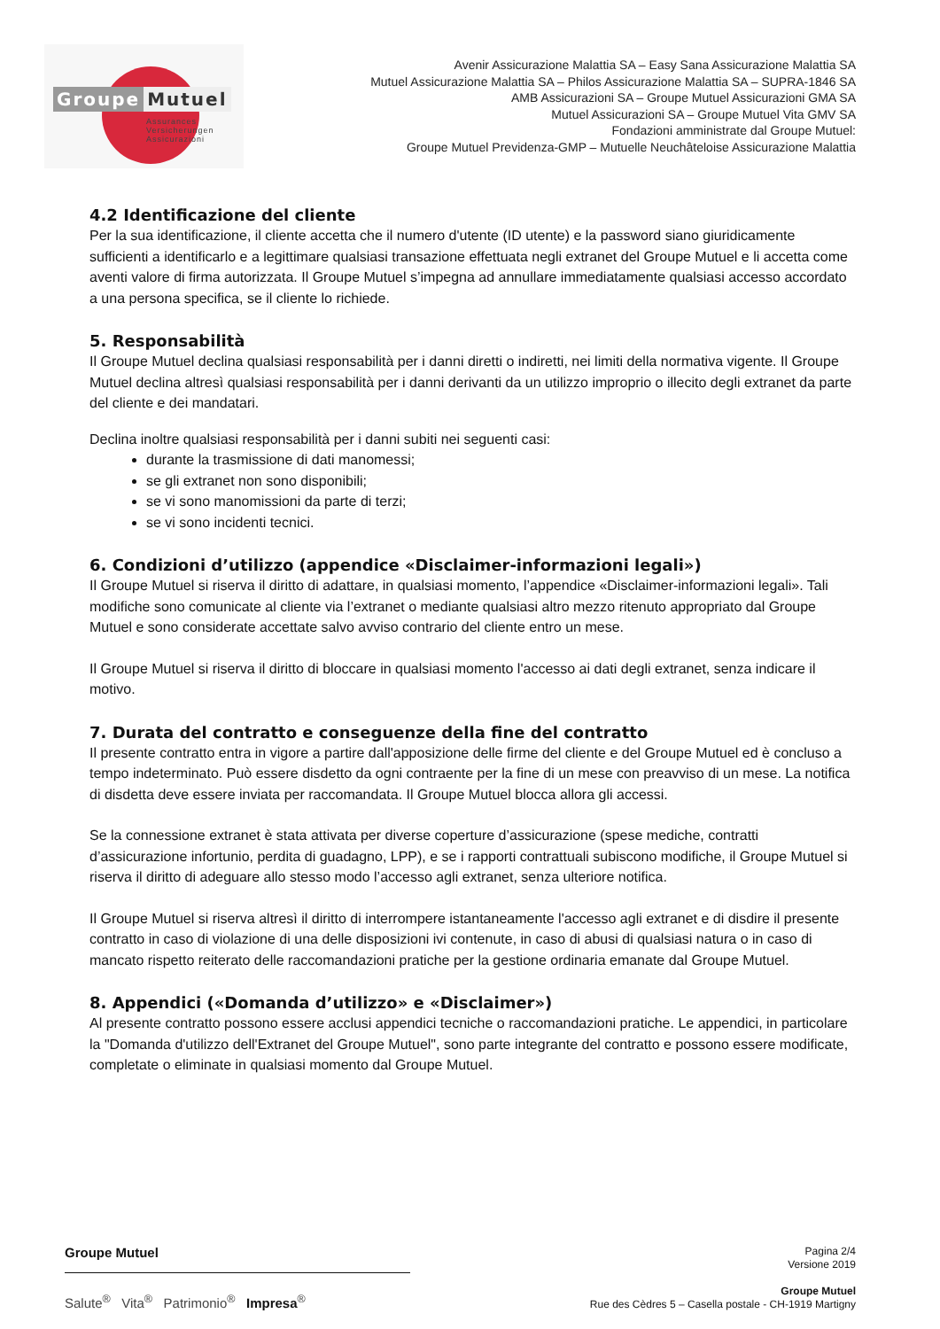Groupe Mutuel
Assurances
Versicherungen
Assicurazioni
Avenir Assicurazione Malattia SA – Easy Sana Assicurazione Malattia SA
Mutuel Assicurazione Malattia SA – Philos Assicurazione Malattia SA – SUPRA-1846 SA
AMB Assicurazioni SA – Groupe Mutuel Assicurazioni GMA SA
Mutuel Assicurazioni SA – Groupe Mutuel Vita GMV SA
Fondazioni amministrate dal Groupe Mutuel:
Groupe Mutuel Previdenza-GMP – Mutuelle Neuchâteloise Assicurazione Malattia
4.2 Identificazione del cliente
Per la sua identificazione, il cliente accetta che il numero d'utente (ID utente) e la password siano giuridicamente sufficienti a identificarlo e a legittimare qualsiasi transazione effettuata negli extranet del Groupe Mutuel e li accetta come aventi valore di firma autorizzata. Il Groupe Mutuel s’impegna ad annullare immediatamente qualsiasi accesso accordato a una persona specifica, se il cliente lo richiede.
5. Responsabilità
Il Groupe Mutuel declina qualsiasi responsabilità per i danni diretti o indiretti, nei limiti della normativa vigente. Il Groupe Mutuel declina altresì qualsiasi responsabilità per i danni derivanti da un utilizzo improprio o illecito degli extranet da parte del cliente e dei mandatari.
Declina inoltre qualsiasi responsabilità per i danni subiti nei seguenti casi:
durante la trasmissione di dati manomessi;
se gli extranet non sono disponibili;
se vi sono manomissioni da parte di terzi;
se vi sono incidenti tecnici.
6. Condizioni d’utilizzo (appendice «Disclaimer-informazioni legali»)
Il Groupe Mutuel si riserva il diritto di adattare, in qualsiasi momento, l’appendice «Disclaimer-informazioni legali». Tali modifiche sono comunicate al cliente via l’extranet o mediante qualsiasi altro mezzo ritenuto appropriato dal Groupe Mutuel e sono considerate accettate salvo avviso contrario del cliente entro un mese.
Il Groupe Mutuel si riserva il diritto di bloccare in qualsiasi momento l'accesso ai dati degli extranet, senza indicare il motivo.
7. Durata del contratto e conseguenze della fine del contratto
Il presente contratto entra in vigore a partire dall'apposizione delle firme del cliente e del Groupe Mutuel ed è concluso a tempo indeterminato. Può essere disdetto da ogni contraente per la fine di un mese con preavviso di un mese. La notifica di disdetta deve essere inviata per raccomandata. Il Groupe Mutuel blocca allora gli accessi.
Se la connessione extranet è stata attivata per diverse coperture d’assicurazione (spese mediche, contratti d’assicurazione infortunio, perdita di guadagno, LPP), e se i rapporti contrattuali subiscono modifiche, il Groupe Mutuel si riserva il diritto di adeguare allo stesso modo l’accesso agli extranet, senza ulteriore notifica.
Il Groupe Mutuel si riserva altresì il diritto di interrompere istantaneamente l'accesso agli extranet e di disdire il presente contratto in caso di violazione di una delle disposizioni ivi contenute, in caso di abusi di qualsiasi natura o in caso di mancato rispetto reiterato delle raccomandazioni pratiche per la gestione ordinaria emanate dal Groupe Mutuel.
8. Appendici («Domanda d’utilizzo» e «Disclaimer»)
Al presente contratto possono essere acclusi appendici tecniche o raccomandazioni pratiche. Le appendici, in particolare la "Domanda d'utilizzo dell'Extranet del Groupe Mutuel", sono parte integrante del contratto e possono essere modificate, completate o eliminate in qualsiasi momento dal Groupe Mutuel.
Groupe Mutuel
Salute<sup>®</sup> Vita<sup>®</sup> Patrimonio<sup>®</sup> Impresa<sup>®</sup>
Pagina 2/4
Versione 2019
Groupe Mutuel
Rue des Cèdres 5 – Casella postale - CH-1919 Martigny